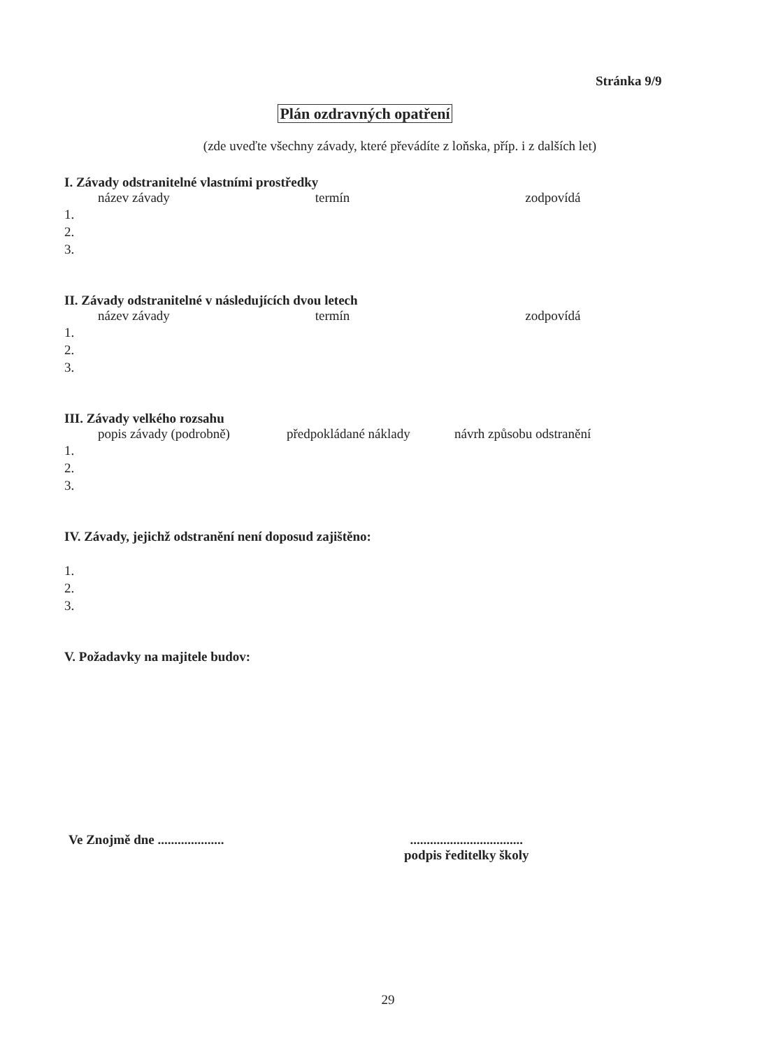Stránka 9/9
Plán ozdravných opatření
(zde uveďte všechny závady, které převádíte z loňska, příp. i z dalších let)
I. Závady odstranitelné vlastními prostředky
název závady termín zodpovídá
1.
2.
3.
II. Závady odstranitelné v následujících dvou letech
název závady termín zodpovídá
1.
2.
3.
III. Závady velkého rozsahu
popis závady (podrobně) předpokládané náklady návrh způsobu odstranění
1.
2.
3.
IV. Závady, jejichž odstranění není doposud zajištěno:
1.
2.
3.
V. Požadavky na majitele budov:
Ve Znojmě dne .................... ..................................
podpis ředitelky školy
29